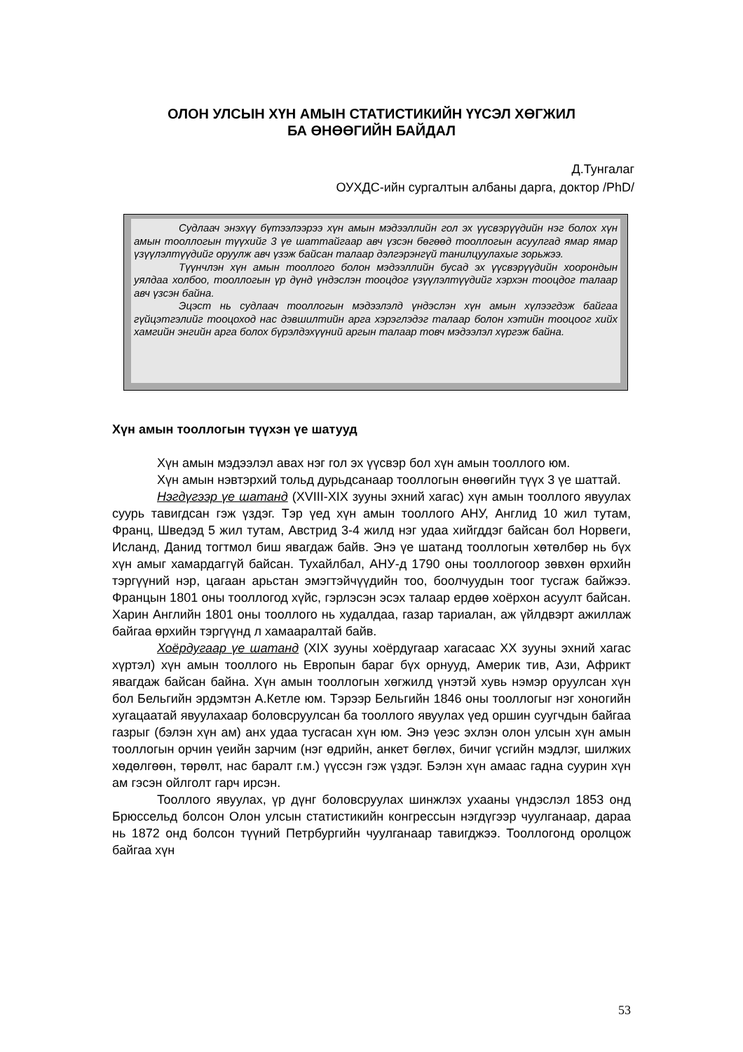ОЛОН УЛСЫН ХҮН АМЫН СТАТИСТИКИЙН ҮҮСЭЛ ХӨГЖИЛ
БА ӨНӨӨГИЙН БАЙДАЛ
Д.Тунгалаг
ОУХДС-ийн сургалтын албаны дарга, доктор /PhD/
Судлаач энэхүү бүтээлээрээ хүн амын мэдээллийн гол эх үүсвэрүүдийн нэг болох хүн амын тооллогын түүхийг 3 үе шаттайгаар авч үзсэн бөгөөд тооллогын асуулгад ямар ямар үзүүлэлтүүдийг оруулж авч үзэж байсан талаар дэлгэрэнгүй танилцуулахыг зорьжээ.
Түүнчлэн хүн амын тооллого болон мэдээллийн бусад эх үүсвэрүүдийн хоорондын уялдаа холбоо, тооллогын үр дүнд үндэслэн тооцдог үзүүлэлтүүдийг хэрхэн тооцдог талаар авч үзсэн байна.
Эцэст нь судлаач тооллогын мэдээлэлд үндэслэн хүн амын хүлээгдэж байгаа гүйцэтгэлийг тооцоход нас дэвшилтийн арга хэрэглэдэг талаар болон хэтийн тооцоог хийх хамгийн энгийн арга болох бүрэлдэхүүний аргын талаар товч мэдээлэл хүргэж байна.
Хүн амын тооллогын түүхэн үе шатууд
Хүн амын мэдээлэл авах нэг гол эх үүсвэр бол хүн амын тооллого юм.
Хүн амын нэвтэрхий тольд дурьдсанаар тооллогын өнөөгийн түүх 3 үе шаттай.
Нэгдүгээр үе шатанд (XVIII-XIX зууны эхний хагас) хүн амын тооллого явуулах суурь тавигдсан гэж үздэг. Тэр үед хүн амын тооллого АНУ, Англид 10 жил тутам, Франц, Шведэд 5 жил тутам, Австрид 3-4 жилд нэг удаа хийгддэг байсан бол Норвеги, Исланд, Данид тогтмол биш явагдаж байв. Энэ үе шатанд тооллогын хөтөлбөр нь бүх хүн амыг хамардаггүй байсан. Тухайлбал, АНУ-д 1790 оны тооллогоор зөвхөн өрхийн тэргүүний нэр, цагаан арьстан эмэгтэйчүүдийн тоо, боолчуудын тоог тусгаж байжээ. Францын 1801 оны тооллогод хүйс, гэрлэсэн эсэх талаар ердөө хоёрхон асуулт байсан. Харин Английн 1801 оны тооллого нь худалдаа, газар тариалан, аж үйлдвэрт ажиллаж байгаа өрхийн тэргүүнд л хамааралтай байв.
Хоёрдугаар үе шатанд (XIX зууны хоёрдугаар хагасаас XX зууны эхний хагас хүртэл) хүн амын тооллого нь Европын бараг бүх орнууд, Америк тив, Ази, Африкт явагдаж байсан байна. Хүн амын тооллогын хөгжилд үнэтэй хувь нэмэр оруулсан хүн бол Бельгийн эрдэмтэн А.Кетле юм. Тэрээр Бельгийн 1846 оны тооллогыг нэг хоногийн хугацаатай явуулахаар боловсруулсан ба тооллого явуулах үед оршин суугчдын байгаа газрыг (бэлэн хүн ам) анх удаа тусгасан хүн юм. Энэ үеэс эхлэн олон улсын хүн амын тооллогын орчин үеийн зарчим (нэг өдрийн, анкет бөглөх, бичиг үсгийн мэдлэг, шилжих хөдөлгөөн, төрөлт, нас баралт г.м.) үүссэн гэж үздэг. Бэлэн хүн амаас гадна суурин хүн ам гэсэн ойлголт гарч ирсэн.
Тооллого явуулах, үр дүнг боловсруулах шинжлэх ухааны үндэслэл 1853 онд Брюссельд болсон Олон улсын статистикийн конгрессын нэгдүгээр чуулганаар, дараа нь 1872 онд болсон түүний Петрбургийн чуулганаар тавигджээ. Тооллогонд оролцож байгаа хүн
53